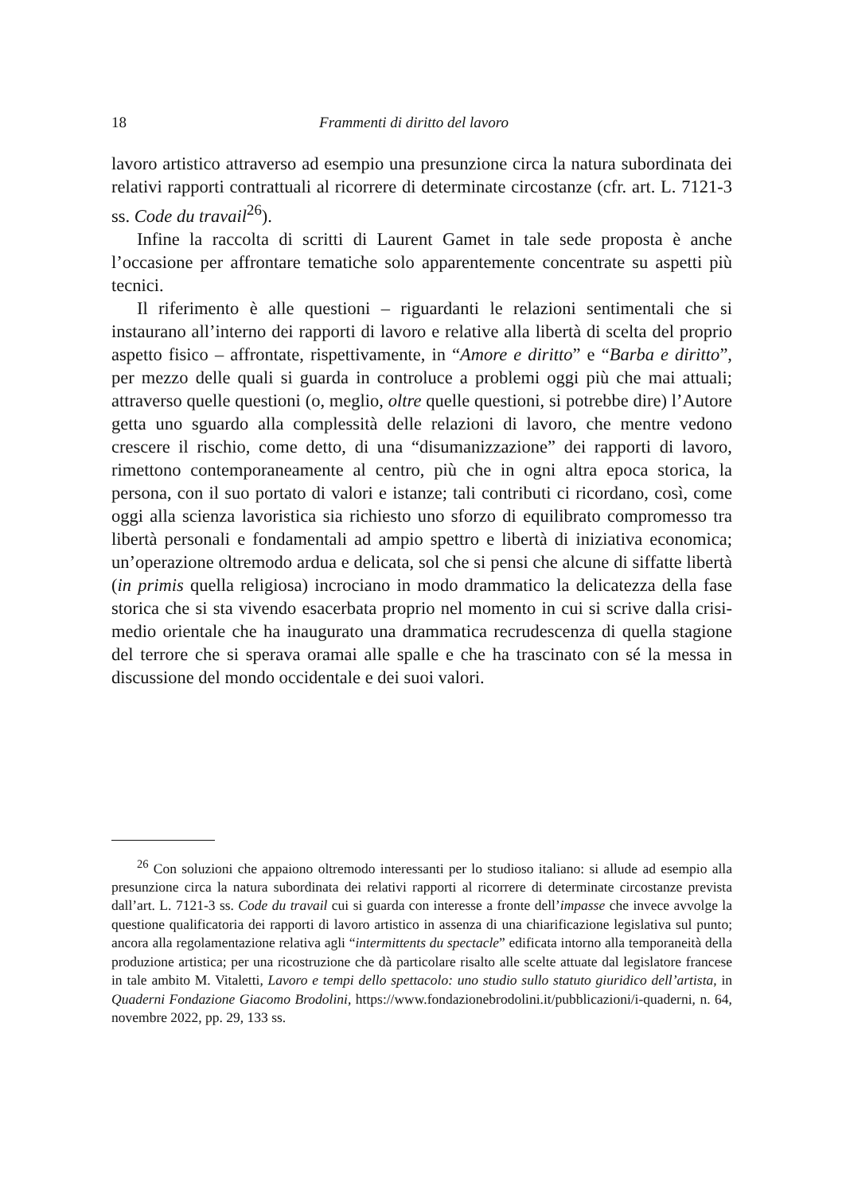18 Frammenti di diritto del lavoro
lavoro artistico attraverso ad esempio una presunzione circa la natura subordinata dei relativi rapporti contrattuali al ricorrere di determinate circostanze (cfr. art. L. 7121-3 ss. Code du travail<sup>26</sup>).
Infine la raccolta di scritti di Laurent Gamet in tale sede proposta è anche l’occasione per affrontare tematiche solo apparentemente concentrate su aspetti più tecnici.
Il riferimento è alle questioni – riguardanti le relazioni sentimentali che si instaurano all’interno dei rapporti di lavoro e relative alla libertà di scelta del proprio aspetto fisico – affrontate, rispettivamente, in “Amore e diritto” e “Barba e diritto”, per mezzo delle quali si guarda in controluce a problemi oggi più che mai attuali; attraverso quelle questioni (o, meglio, oltre quelle questioni, si potrebbe dire) l’Autore getta uno sguardo alla complessità delle relazioni di lavoro, che mentre vedono crescere il rischio, come detto, di una “disumanizzazione” dei rapporti di lavoro, rimettono contemporaneamente al centro, più che in ogni altra epoca storica, la persona, con il suo portato di valori e istanze; tali contributi ci ricordano, così, come oggi alla scienza lavoristica sia richiesto uno sforzo di equilibrato compromesso tra libertà personali e fondamentali ad ampio spettro e libertà di iniziativa economica; un’operazione oltremodo ardua e delicata, sol che si pensi che alcune di siffatte libertà (in primis quella religiosa) incrociano in modo drammatico la delicatezza della fase storica che si sta vivendo esacerbata proprio nel momento in cui si scrive dalla crisi-medio orientale che ha inaugurato una drammatica recrudescenza di quella stagione del terrore che si sperava oramai alle spalle e che ha trascinato con sé la messa in discussione del mondo occidentale e dei suoi valori.
<sup>26</sup> Con soluzioni che appaiono oltremodo interessanti per lo studioso italiano: si allude ad esempio alla presunzione circa la natura subordinata dei relativi rapporti al ricorrere di determinate circostanze prevista dall’art. L. 7121-3 ss. Code du travail cui si guarda con interesse a fronte dell’impasse che invece avvolge la questione qualificatoria dei rapporti di lavoro artistico in assenza di una chiarificazione legislativa sul punto; ancora alla regolamentazione relativa agli “intermittents du spectacle” edificata intorno alla temporaneità della produzione artistica; per una ricostruzione che dà particolare risalto alle scelte attuate dal legislatore francese in tale ambito M. Vitaletti, Lavoro e tempi dello spettacolo: uno studio sullo statuto giuridico dell’artista, in Quaderni Fondazione Giacomo Brodolini, https://www.fondazionebrodolini.it/pubblicazioni/i-quaderni, n. 64, novembre 2022, pp. 29, 133 ss.